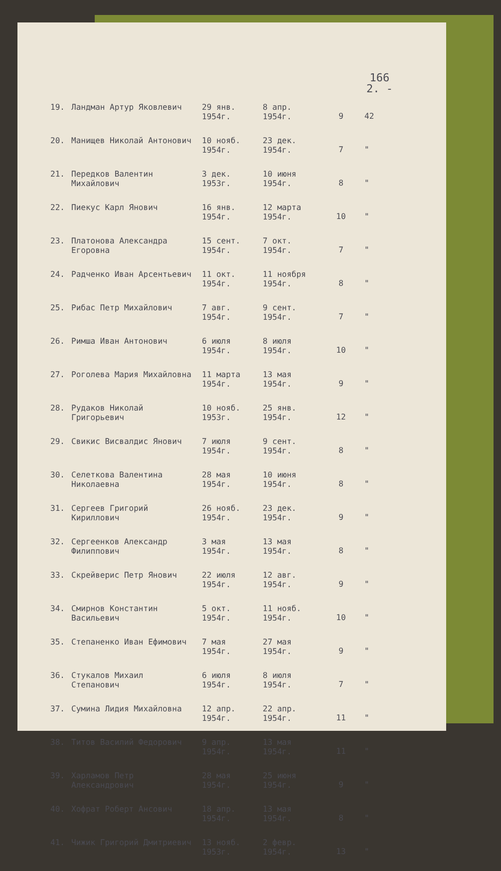166
2. -
| 19. | Ландман Артур Яковлевич | 29 янв. 1954г. | 8 апр. 1954г. | 9 | 42 |
| 20. | Манищев Николай Антонович | 10 нояб. 1954г. | 23 дек. 1954г. | 7 | " |
| 21. | Передков Валентин Михайлович | 3 дек. 1953г. | 10 июня 1954г. | 8 | " |
| 22. | Пиекус Карл Янович | 16 янв. 1954г. | 12 марта 1954г. | 10 | " |
| 23. | Платонова Александра Егоровна | 15 сент. 1954г. | 7 окт. 1954г. | 7 | " |
| 24. | Радченко Иван Арсентьевич | 11 окт. 1954г. | 11 ноября 1954г. | 8 | " |
| 25. | Рибас Петр Михайлович | 7 авг. 1954г. | 9 сент. 1954г. | 7 | " |
| 26. | Римша Иван Антонович | 6 июля 1954г. | 8 июля 1954г. | 10 | " |
| 27. | Роголева Мария Михайловна | 11 марта 1954г. | 13 мая 1954г. | 9 | " |
| 28. | Рудаков Николай Григорьевич | 10 нояб. 1953г. | 25 янв. 1954г. | 12 | " |
| 29. | Свикис Висвалдис Янович | 7 июля 1954г. | 9 сент. 1954г. | 8 | " |
| 30. | Селеткова Валентина Николаевна | 28 мая 1954г. | 10 июня 1954г. | 8 | " |
| 31. | Сергеев Григорий Кириллович | 26 нояб. 1954г. | 23 дек. 1954г. | 9 | " |
| 32. | Сергеенков Александр Филиппович | 3 мая 1954г. | 13 мая 1954г. | 8 | " |
| 33. | Скрейверис Петр Янович | 22 июля 1954г. | 12 авг. 1954г. | 9 | " |
| 34. | Смирнов Константин Васильевич | 5 окт. 1954г. | 11 нояб. 1954г. | 10 | " |
| 35. | Степаненко Иван Ефимович | 7 мая 1954г. | 27 мая 1954г. | 9 | " |
| 36. | Стукалов Михаил Степанович | 6 июля 1954г. | 8 июля 1954г. | 7 | " |
| 37. | Сумина Лидия Михайловна | 12 апр. 1954г. | 22 апр. 1954г. | 11 | " |
| 38. | Титов Василий Федорович | 9 апр. 1954г. | 13 мая 1954г. | 11 | " |
| 39. | Харламов Петр Александрович | 28 мая 1954г. | 25 июня 1954г. | 9 | " |
| 40. | Хофрат Роберт Ансович | 18 апр. 1954г. | 13 мая 1954г. | 8 | " |
| 41. | Чижик Григорий Дмитриевич | 13 нояб. 1953г. | 2 февр. 1954г. | 13 | " |